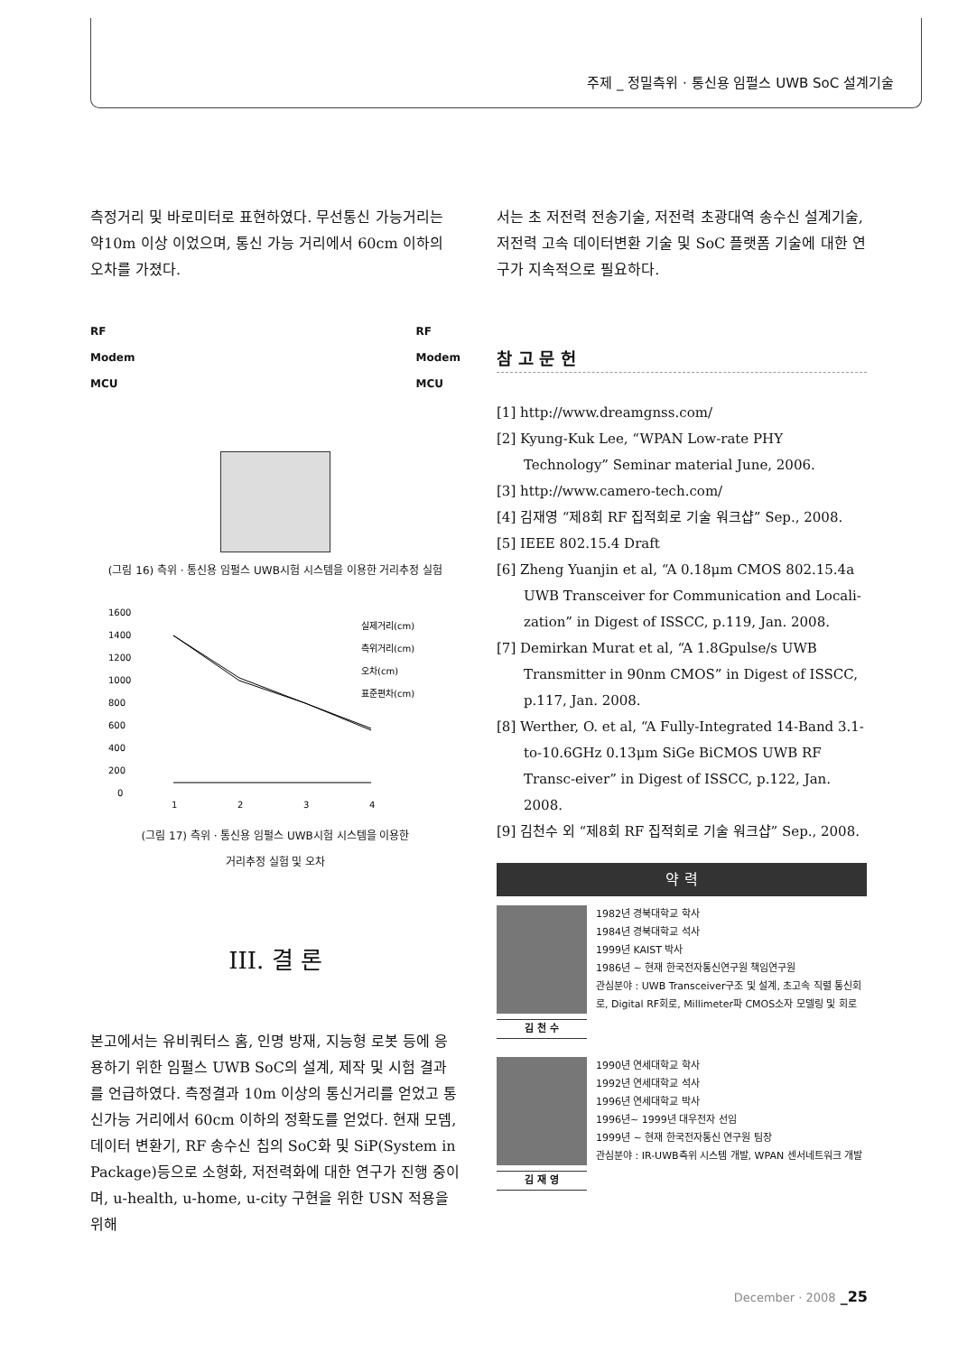주제 _ 정밀측위 · 통신용 임펄스 UWB SoC 설계기술
측정거리 및 바로미터로 표현하였다. 무선통신 가능거리는 약10m 이상 이었으며, 통신 가능 거리에서 60cm 이하의 오차를 가졌다.
RF
Modem
MCU
RF
Modem
MCU
(그림 16) 측위 · 통신용 임펄스 UWB시험 시스템을 이용한 거리추정 실험
1600
1400
1200
1000
800
600
400
200
0
1
2
3
4
실제거리(cm)
측위거리(cm)
오차(cm)
표준편차(cm)
(그림 17) 측위 · 통신용 임펄스 UWB시험 시스템을 이용한
거리추정 실험 및 오차
III. 결 론
본고에서는 유비쿼터스 홈, 인명 방재, 지능형 로봇 등에 응용하기 위한 임펄스 UWB SoC의 설계, 제작 및 시험 결과를 언급하였다. 측정결과 10m 이상의 통신거리를 얻었고 통신가능 거리에서 60cm 이하의 정확도를 얻었다. 현재 모뎀, 데이터 변환기, RF 송수신 칩의 SoC화 및 SiP(System in Package)등으로 소형화, 저전력화에 대한 연구가 진행 중이며, u-health, u-home, u-city 구현을 위한 USN 적용을 위해
서는 초 저전력 전송기술, 저전력 초광대역 송수신 설계기술, 저전력 고속 데이터변환 기술 및 SoC 플랫폼 기술에 대한 연구가 지속적으로 필요하다.
참 고 문 헌
[1] http://www.dreamgnss.com/
[2] Kyung-Kuk Lee, “WPAN Low-rate PHY Technology” Seminar material June, 2006.
[3] http://www.camero-tech.com/
[4] 김재영 “제8회 RF 집적회로 기술 워크샵” Sep., 2008.
[5] IEEE 802.15.4 Draft
[6] Zheng Yuanjin et al, “A 0.18μm CMOS 802.15.4a UWB Transceiver for Communication and Locali-zation” in Digest of ISSCC, p.119, Jan. 2008.
[7] Demirkan Murat et al, “A 1.8Gpulse/s UWB Transmitter in 90nm CMOS” in Digest of ISSCC, p.117, Jan. 2008.
[8] Werther, O. et al, “A Fully-Integrated 14-Band 3.1-to-10.6GHz 0.13μm SiGe BiCMOS UWB RF Transc-eiver” in Digest of ISSCC, p.122, Jan. 2008.
[9] 김천수 외 “제8회 RF 집적회로 기술 워크샵” Sep., 2008.
약 력
김 천 수
1982년 경북대학교 학사
1984년 경북대학교 석사
1999년 KAIST 박사
1986년 ~ 현재 한국전자통신연구원 책임연구원
관심분야 : UWB Transceiver구조 및 설계, 초고속 직렬 통신회로, Digital RF회로, Millimeter파 CMOS소자 모델링 및 회로
김 재 영
1990년 연세대학교 학사
1992년 연세대학교 석사
1996년 연세대학교 박사
1996년~ 1999년 대우전자 선임
1999년 ~ 현재 한국전자통신 연구원 팀장
관심분야 : IR-UWB측위 시스템 개발, WPAN 센서네트워크 개발
December · 2008 _25